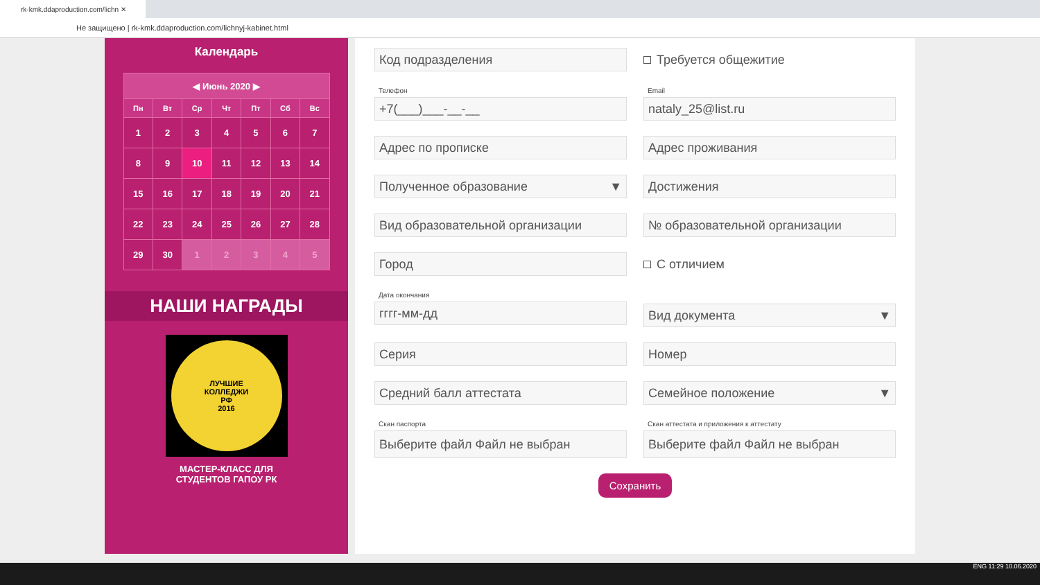rk-kmk.ddaproduction.com/lichn ✕
Не защищено | rk-kmk.ddaproduction.com/lichnyj-kabinet.html
Календарь
| ◀ Июнь 2020 ▶ | | | | | | |
| Пн | Вт | Ср | Чт | Пт | Сб | Вс |
| 1 | 2 | 3 | 4 | 5 | 6 | 7 |
| 8 | 9 | 10 | 11 | 12 | 13 | 14 |
| 15 | 16 | 17 | 18 | 19 | 20 | 21 |
| 22 | 23 | 24 | 25 | 26 | 27 | 28 |
| 29 | 30 | 1 | 2 | 3 | 4 | 5 |
НАШИ НАГРАДЫ
ЛУЧШИЕ
КОЛЛЕДЖИ
РФ
2016
МАСТЕР-КЛАСС ДЛЯ
СТУДЕНТОВ ГАПОУ РК
Код подразделения Требуется общежитие
Телефон
+7(___)___-__-__
Email
nataly_25@list.ru
Адрес по прописке Адрес проживания
Полученное образование ▼ Достижения
Вид образовательной организации № образовательной организации
Город С отличием
Дата окончания
гггг-мм-дд
Вид документа ▼
Серия Номер
Средний балл аттестата Семейное положение ▼
Скан паспорта
Выберите файл Файл не выбран
Скан аттестата и приложения к аттестату
Выберите файл Файл не выбран
Сохранить
ENG 11:29 10.06.2020